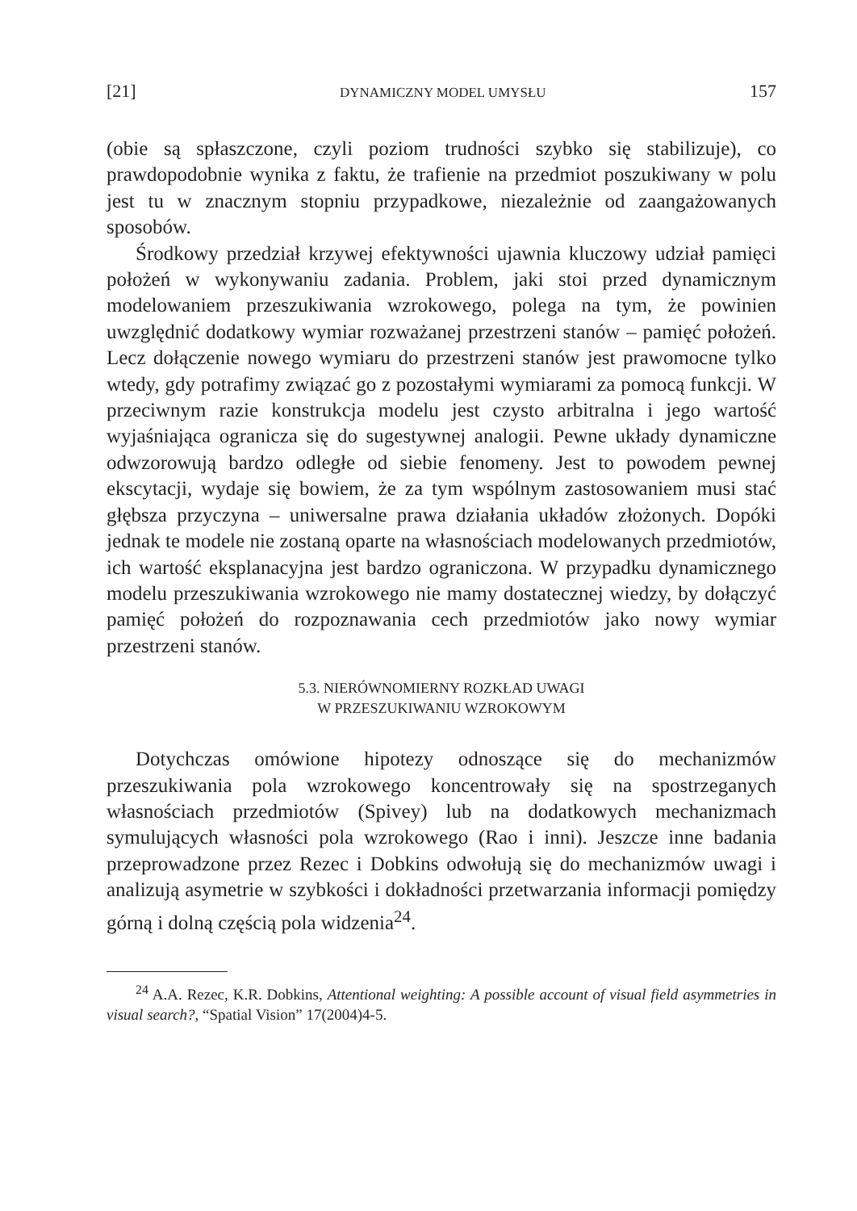[21] DYNAMICZNY MODEL UMYSŁU 157
(obie są spłaszczone, czyli poziom trudności szybko się stabilizuje), co prawdopodobnie wynika z faktu, że trafienie na przedmiot poszukiwany w polu jest tu w znacznym stopniu przypadkowe, niezależnie od zaangażowanych sposobów.
Środkowy przedział krzywej efektywności ujawnia kluczowy udział pamięci położeń w wykonywaniu zadania. Problem, jaki stoi przed dynamicznym modelowaniem przeszukiwania wzrokowego, polega na tym, że powinien uwzględnić dodatkowy wymiar rozważanej przestrzeni stanów – pamięć położeń. Lecz dołączenie nowego wymiaru do przestrzeni stanów jest prawomocne tylko wtedy, gdy potrafimy związać go z pozostałymi wymiarami za pomocą funkcji. W przeciwnym razie konstrukcja modelu jest czysto arbitralna i jego wartość wyjaśniająca ogranicza się do sugestywnej analogii. Pewne układy dynamiczne odwzorowują bardzo odległe od siebie fenomeny. Jest to powodem pewnej ekscytacji, wydaje się bowiem, że za tym wspólnym zastosowaniem musi stać głębsza przyczyna – uniwersalne prawa działania układów złożonych. Dopóki jednak te modele nie zostaną oparte na własnościach modelowanych przedmiotów, ich wartość eksplanacyjna jest bardzo ograniczona. W przypadku dynamicznego modelu przeszukiwania wzrokowego nie mamy dostatecznej wiedzy, by dołączyć pamięć położeń do rozpoznawania cech przedmiotów jako nowy wymiar przestrzeni stanów.
5.3. NIERÓWNOMIERNY ROZKŁAD UWAGI
W PRZESZUKIWANIU WZROKOWYM
Dotychczas omówione hipotezy odnoszące się do mechanizmów przeszukiwania pola wzrokowego koncentrowały się na spostrzeganych własnościach przedmiotów (Spivey) lub na dodatkowych mechanizmach symulujących własności pola wzrokowego (Rao i inni). Jeszcze inne badania przeprowadzone przez Rezec i Dobkins odwołują się do mechanizmów uwagi i analizują asymetrie w szybkości i dokładności przetwarzania informacji pomiędzy górną i dolną częścią pola widzenia<sup>24</sup>.
<sup>24</sup> A.A. Rezec, K.R. Dobkins, Attentional weighting: A possible account of visual field asymmetries in visual search?, “Spatial Vision” 17(2004)4-5.